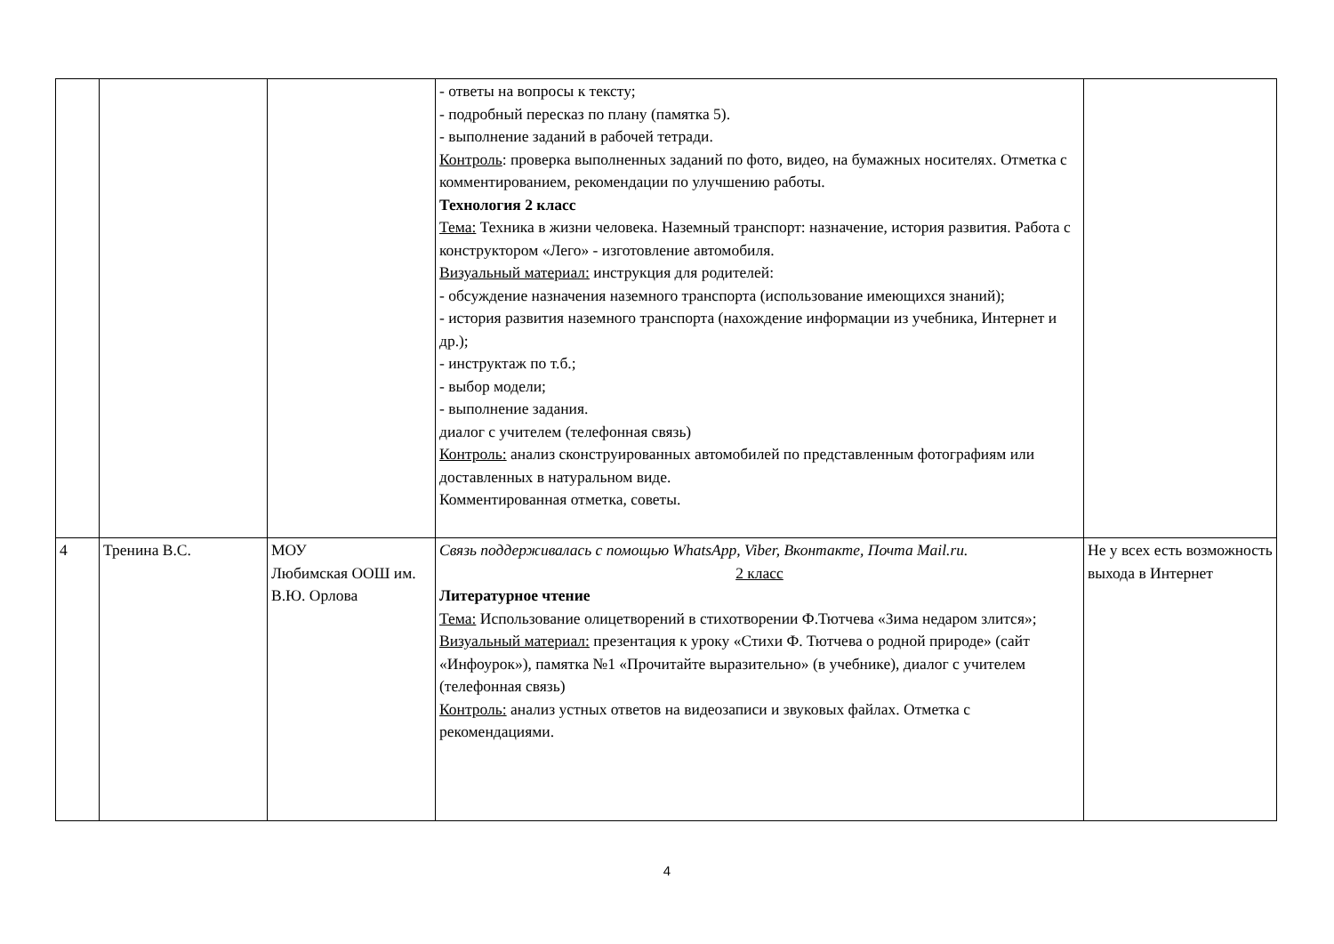| | | | - ответы на вопросы к тексту; - подробный пересказ по плану (памятка 5). - выполнение заданий в рабочей тетради. Контроль : проверка выполненных заданий по фото, видео, на бумажных носителях. Отметка с комментированием, рекомендации по улучшению работы. Технология 2 класс Тема: Техника в жизни человека. Наземный транспорт: назначение, история развития. Работа с конструктором «Лего» - изготовление автомобиля. Визуальный материал: инструкция для родителей: - обсуждение назначения наземного транспорта (использование имеющихся знаний); - история развития наземного транспорта (нахождение информации из учебника, Интернет и др.); - инструктаж по т.б.; - выбор модели; - выполнение задания. диалог с учителем (телефонная связь) Контроль: анализ сконструированных автомобилей по представленным фотографиям или доставленных в натуральном виде. Комментированная отметка, советы. | |
| 4 | Тренина В.С. | МОУ Любимская ООШ им. В.Ю. Орлова | Связь поддерживалась с помощью WhatsApp, Viber, Вконтакте, Почта Mail.ru. 2 класс Литературное чтение Тема: Использование олицетворений в стихотворении Ф.Тютчева «Зима недаром злится»; Визуальный материал: презентация к уроку «Стихи Ф. Тютчева о родной природе» (сайт «Инфоурок»), памятка №1 «Прочитайте выразительно» (в учебнике), диалог с учителем (телефонная связь) Контроль: анализ устных ответов на видеозаписи и звуковых файлах. Отметка с рекомендациями. | Не у всех есть возможность выхода в Интернет |
4